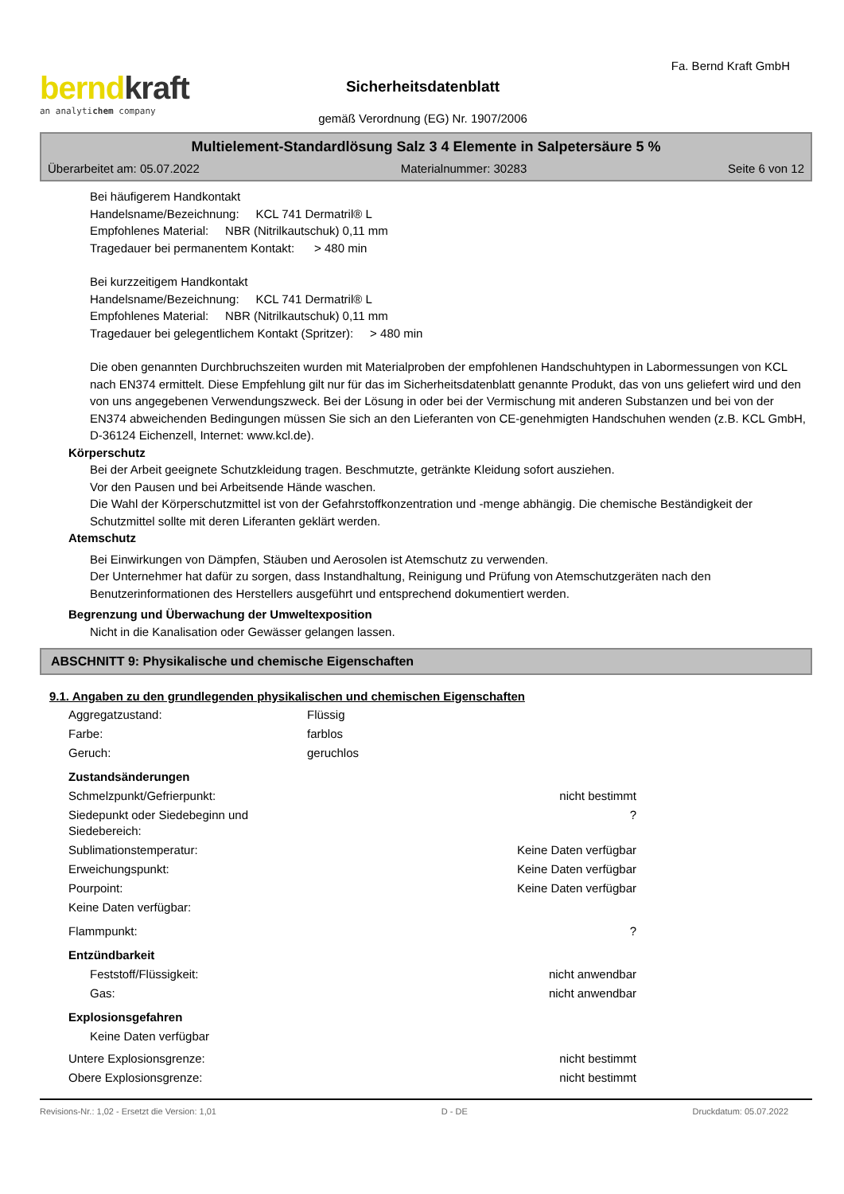berndkraft
an analytichem company
Sicherheitsdatenblatt
gemäß Verordnung (EG) Nr. 1907/2006
Fa. Bernd Kraft GmbH
Multielement-Standardlösung Salz 3 4 Elemente in Salpetersäure 5 %
Überarbeitet am: 05.07.2022 Materialnummer: 30283 Seite 6 von 12
Bei häufigerem Handkontakt
Handelsname/Bezeichnung: KCL 741 Dermatril® L
Empfohlenes Material: NBR (Nitrilkautschuk) 0,11 mm
Tragedauer bei permanentem Kontakt: > 480 min
Bei kurzzeitigem Handkontakt
Handelsname/Bezeichnung: KCL 741 Dermatril® L
Empfohlenes Material: NBR (Nitrilkautschuk) 0,11 mm
Tragedauer bei gelegentlichem Kontakt (Spritzer): > 480 min
Die oben genannten Durchbruchszeiten wurden mit Materialproben der empfohlenen Handschuhtypen in Labormessungen von KCL nach EN374 ermittelt. Diese Empfehlung gilt nur für das im Sicherheitsdatenblatt genannte Produkt, das von uns geliefert wird und den von uns angegebenen Verwendungszweck. Bei der Lösung in oder bei der Vermischung mit anderen Substanzen und bei von der EN374 abweichenden Bedingungen müssen Sie sich an den Lieferanten von CE-genehmigten Handschuhen wenden (z.B. KCL GmbH, D-36124 Eichenzell, Internet: www.kcl.de).
Körperschutz
Bei der Arbeit geeignete Schutzkleidung tragen. Beschmutzte, getränkte Kleidung sofort ausziehen.
Vor den Pausen und bei Arbeitsende Hände waschen.
Die Wahl der Körperschutzmittel ist von der Gefahrstoffkonzentration und -menge abhängig. Die chemische Beständigkeit der Schutzmittel sollte mit deren Liferanten geklärt werden.
Atemschutz
Bei Einwirkungen von Dämpfen, Stäuben und Aerosolen ist Atemschutz zu verwenden.
Der Unternehmer hat dafür zu sorgen, dass Instandhaltung, Reinigung und Prüfung von Atemschutzgeräten nach den Benutzerinformationen des Herstellers ausgeführt und entsprechend dokumentiert werden.
Begrenzung und Überwachung der Umweltexposition
Nicht in die Kanalisation oder Gewässer gelangen lassen.
ABSCHNITT 9: Physikalische und chemische Eigenschaften
9.1. Angaben zu den grundlegenden physikalischen und chemischen Eigenschaften
| Aggregatzustand: | Flüssig | |
| Farbe: | farblos | |
| Geruch: | geruchlos | |
| Zustandsänderungen | | |
| Schmelzpunkt/Gefrierpunkt: | | nicht bestimmt |
| Siedepunkt oder Siedebeginn und Siedebereich: | | ? |
| Sublimationstemperatur: | | Keine Daten verfügbar |
| Erweichungspunkt: | | Keine Daten verfügbar |
| Pourpoint: | | Keine Daten verfügbar |
| Keine Daten verfügbar: | | |
| Flammpunkt: | | ? |
| Entzündbarkeit | | |
| Feststoff/Flüssigkeit: | | nicht anwendbar |
| Gas: | | nicht anwendbar |
| Explosionsgefahren | | |
| Keine Daten verfügbar | | |
| Untere Explosionsgrenze: | | nicht bestimmt |
| Obere Explosionsgrenze: | | nicht bestimmt |
Revisions-Nr.: 1,02 - Ersetzt die Version: 1,01 D - DE Druckdatum: 05.07.2022